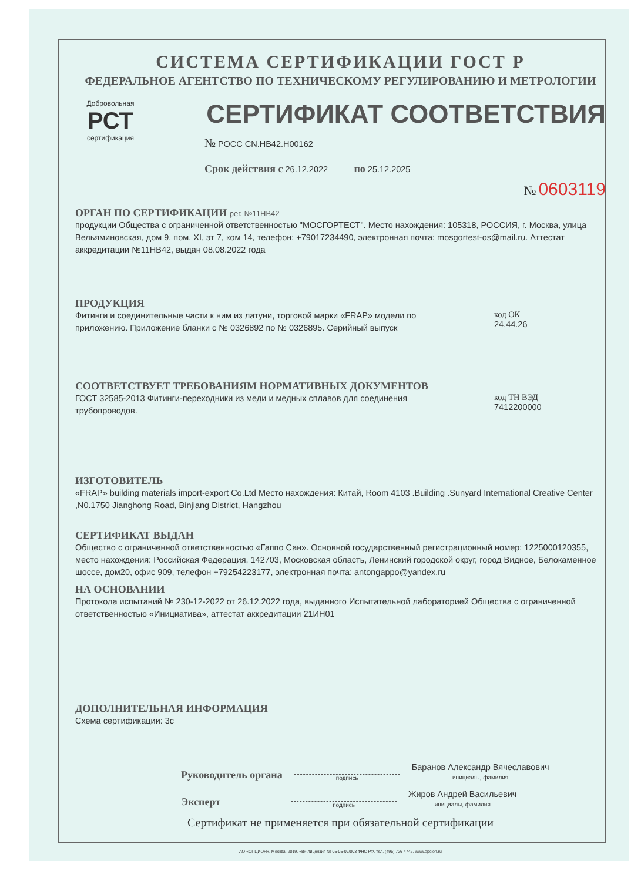СИСТЕМА СЕРТИФИКАЦИИ ГОСТ Р
ФЕДЕРАЛЬНОЕ АГЕНТСТВО ПО ТЕХНИЧЕСКОМУ РЕГУЛИРОВАНИЮ И МЕТРОЛОГИИ
Добровольная
РСТ
сертификация
СЕРТИФИКАТ СООТВЕТСТВИЯ
№ РОСС CN.HB42.H00162
Срок действия с 26.12.2022 по 25.12.2025
№ 0603119
ОРГАН ПО СЕРТИФИКАЦИИ рег. №11НВ42
продукции Общества с ограниченной ответственностью "МОСГОРТЕСТ". Место нахождения: 105318, РОССИЯ, г. Москва, улица Вельяминовская, дом 9, пом. XI, эт 7, ком 14, телефон: +79017234490, электронная почта: mosgortest-os@mail.ru. Аттестат аккредитации №11НВ42, выдан 08.08.2022 года
ПРОДУКЦИЯ
Фитинги и соединительные части к ним из латуни, торговой марки «FRAP» модели по приложению. Приложение бланки с № 0326892 по № 0326895. Серийный выпуск
код ОК
24.44.26
СООТВЕТСТВУЕТ ТРЕБОВАНИЯМ НОРМАТИВНЫХ ДОКУМЕНТОВ
ГОСТ 32585-2013 Фитинги-переходники из меди и медных сплавов для соединения трубопроводов.
код ТН ВЭД
7412200000
ИЗГОТОВИТЕЛЬ
«FRAP» building materials import-export Co.Ltd Место нахождения: Китай, Room 4103 .Building .Sunyard International Creative Center ,N0.1750 Jianghong Road, Binjiang District, Hangzhou
СЕРТИФИКАТ ВЫДАН
Общество с ограниченной ответственностью «Гаппо Сан». Основной государственный регистрационный номер: 1225000120355, место нахождения: Российская Федерация, 142703, Московская область, Ленинский городской округ, город Видное, Белокаменное шоссе, дом20, офис 909, телефон +79254223177, электронная почта: antongappo@yandex.ru
НА ОСНОВАНИИ
Протокола испытаний № 230-12-2022 от 26.12.2022 года, выданного Испытательной лабораторией Общества с ограниченной ответственностью «Инициатива», аттестат аккредитации 21ИН01
ДОПОЛНИТЕЛЬНАЯ ИНФОРМАЦИЯ
Схема сертификации: 3с
Руководитель органа подпись Баранов Александр Вячеславович
инициалы, фамилия
Эксперт подпись Жиров Андрей Васильевич
инициалы, фамилия
Сертификат не применяется при обязательной сертификации
АО «ОПЦИОН», Москва, 2019, «В» лицензия № 05-05-09/003 ФНС РФ, тел. (495) 726 4742, www.opcion.ru